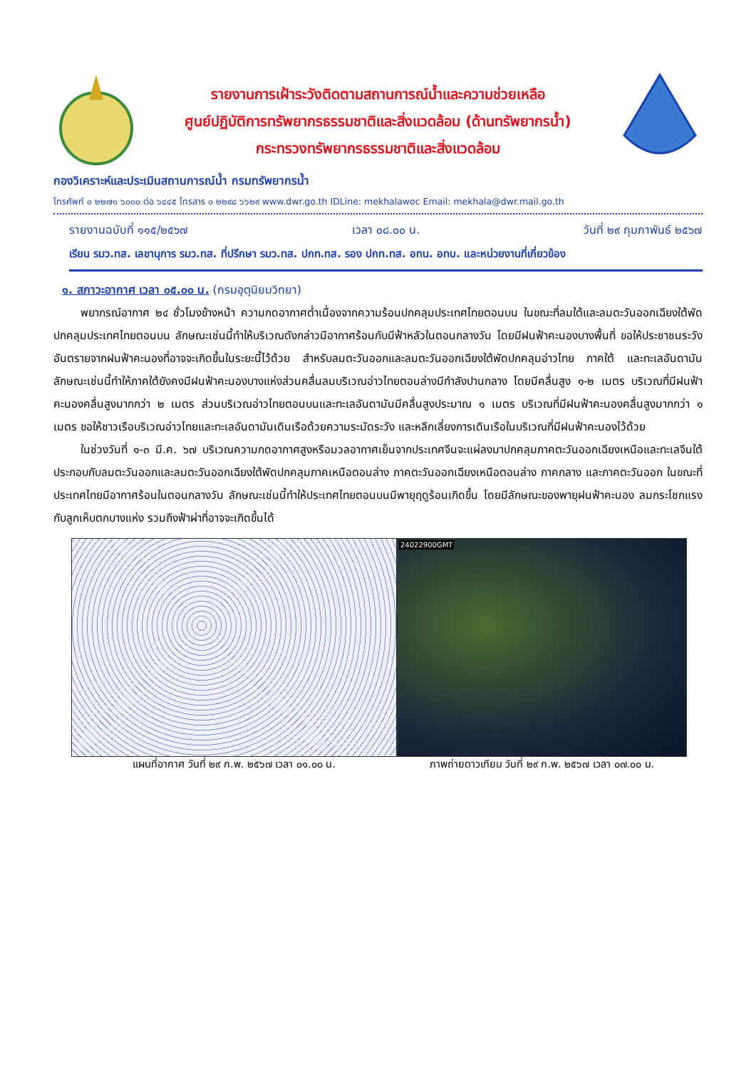รายงานการเฝ้าระวังติดตามสถานการณ์น้ำและความช่วยเหลือ
ศูนย์ปฏิบัติการทรัพยากรธรรมชาติและสิ่งแวดล้อม (ด้านทรัพยากรน้ำ)
กระทรวงทรัพยากรธรรมชาติและสิ่งแวดล้อม
กองวิเคราะห์และประเมินสถานการณ์น้ำ กรมทรัพยากรน้ำ
โทรศัพท์ ๐ ๒๒๗๑ ๖๐๐๐ ต่อ ๖๔๔๕ โทรสาร ๐ ๒๒๙๘ ๖๖๒๙ www.dwr.go.th IDLine: mekhalawoc Email: mekhala@dwr.mail.go.th
รายงานฉบับที่ ๑๑๕/๒๕๖๗ เวลา ๐๘.๐๐ น. วันที่ ๒๙ กุมภาพันธ์ ๒๕๖๗
เรียน รมว.ทส. เลขานุการ รมว.ทส. ที่ปรึกษา รมว.ทส. ปกท.ทส. รอง ปกท.ทส. อทน. อทบ. และหน่วยงานที่เกี่ยวข้อง
๑. สภาวะอากาศ เวลา ๐๕.๐๐ น. (กรมอุตุนิยมวิทยา)
พยากรณ์อากาศ ๒๔ ชั่วโมงข้างหน้า ความกดอากาศต่ำเนื่องจากความร้อนปกคลุมประเทศไทยตอนบน ในขณะที่ลมใต้และลมตะวันออกเฉียงใต้พัดปกคลุมประเทศไทยตอนบน ลักษณะเช่นนี้ทำให้บริเวณดังกล่าวมีอากาศร้อนกับมีฟ้าหลัวในตอนกลางวัน โดยมีฝนฟ้าคะนองบางพื้นที่ ขอให้ประชาชนระวังอันตรายจากฝนฟ้าคะนองที่อาจจะเกิดขึ้นในระยะนี้ไว้ด้วย สำหรับลมตะวันออกและลมตะวันออกเฉียงใต้พัดปกคลุมอ่าวไทย ภาคใต้ และทะเลอันดามัน ลักษณะเช่นนี้ทำให้ภาคใต้ยังคงมีฝนฟ้าคะนองบางแห่งส่วนคลื่นลมบริเวณอ่าวไทยตอนล่างมีกำลังปานกลาง โดยมีคลื่นสูง ๑-๒ เมตร บริเวณที่มีฝนฟ้าคะนองคลื่นสูงมากกว่า ๒ เมตร ส่วนบริเวณอ่าวไทยตอนบนและทะเลอันดามันมีคลื่นสูงประมาณ ๑ เมตร บริเวณที่มีฝนฟ้าคะนองคลื่นสูงมากกว่า ๑ เมตร ขอให้ชาวเรือบริเวณอ่าวไทยและทะเลอันดามันเดินเรือด้วยความระมัดระวัง และหลีกเลี่ยงการเดินเรือในบริเวณที่มีฝนฟ้าคะนองไว้ด้วย
ในช่วงวันที่ ๑-๓ มี.ค. ๖๗ บริเวณความกดอากาศสูงหรือมวลอากาศเย็นจากประเทศจีนจะแผ่ลงมาปกคลุมภาคตะวันออกเฉียงเหนือและทะเลจีนใต้ ประกอบกับลมตะวันออกและลมตะวันออกเฉียงใต้พัดปกคลุมภาคเหนือตอนล่าง ภาคตะวันออกเฉียงเหนือตอนล่าง ภาคกลาง และภาคตะวันออก ในขณะที่ประเทศไทยมีอากาศร้อนในตอนกลางวัน ลักษณะเช่นนี้ทำให้ประเทศไทยตอนบนมีพายุฤดูร้อนเกิดขึ้น โดยมีลักษณะของพายุฝนฟ้าคะนอง ลมกระโชกแรง กับลูกเห็บตกบางแห่ง รวมถึงฟ้าผ่าที่อาจจะเกิดขึ้นได้
แผนที่อากาศ วันที่ ๒๙ ก.พ. ๒๕๖๗ เวลา ๐๑.๐๐ น.
24022900GMT
ภาพถ่ายดาวเทียม วันที่ ๒๙ ก.พ. ๒๕๖๗ เวลา ๐๗.๐๐ น.